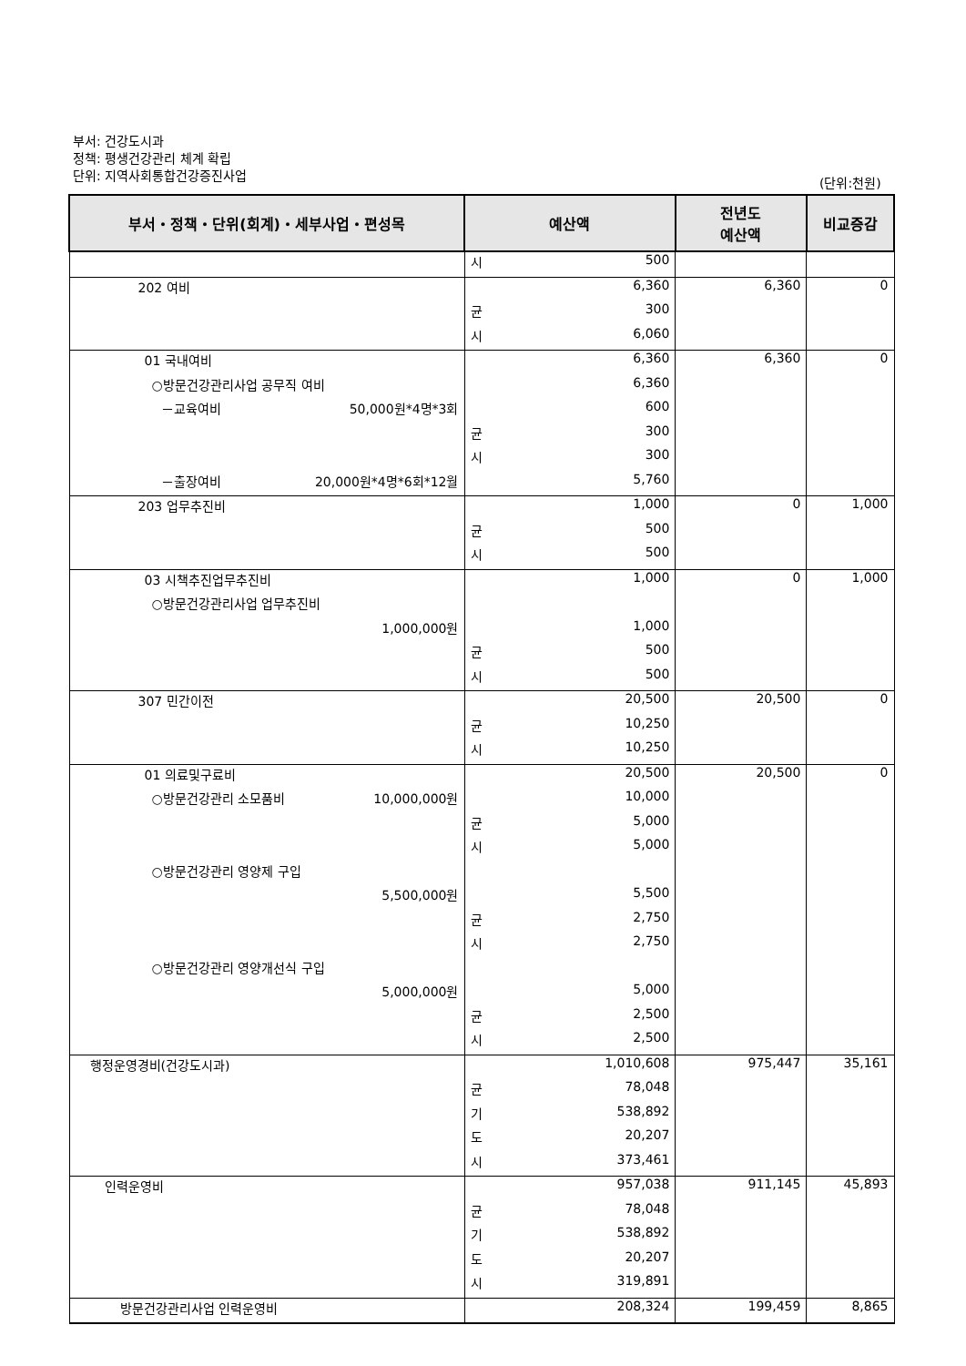부서: 건강도시과
정책: 평생건강관리 체계 확립
단위: 지역사회통합건강증진사업
(단위:천원)
| 부서・정책・단위(회계)・세부사업・편성목 | 예산액 | | 전년도 예산액 | 비교증감 |
| --- | --- | --- | --- | --- |
| | 시 | 500 | | |
| 202 여비 | | 6,360 | 6,360 | 0 |
| | 균 | 300 | | |
| | 시 | 6,060 | | |
| 01 국내여비 | | 6,360 | 6,360 | 0 |
| ○방문건강관리사업 공무직 여비 | | 6,360 | | |
| －교육여비 50,000원*4명*3회 | | 600 | | |
| | 균 | 300 | | |
| | 시 | 300 | | |
| －출장여비 20,000원*4명*6회*12월 | | 5,760 | | |
| 203 업무추진비 | | 1,000 | 0 | 1,000 |
| | 균 | 500 | | |
| | 시 | 500 | | |
| 03 시책추진업무추진비 | | 1,000 | 0 | 1,000 |
| ○방문건강관리사업 업무추진비 | | | | |
| 1,000,000원 | | 1,000 | | |
| | 균 | 500 | | |
| | 시 | 500 | | |
| 307 민간이전 | | 20,500 | 20,500 | 0 |
| | 균 | 10,250 | | |
| | 시 | 10,250 | | |
| 01 의료및구료비 | | 20,500 | 20,500 | 0 |
| ○방문건강관리 소모품비 10,000,000원 | | 10,000 | | |
| | 균 | 5,000 | | |
| | 시 | 5,000 | | |
| ○방문건강관리 영양제 구입 | | | | |
| 5,500,000원 | | 5,500 | | |
| | 균 | 2,750 | | |
| | 시 | 2,750 | | |
| ○방문건강관리 영양개선식 구입 | | | | |
| 5,000,000원 | | 5,000 | | |
| | 균 | 2,500 | | |
| | 시 | 2,500 | | |
| 행정운영경비(건강도시과) | | 1,010,608 | 975,447 | 35,161 |
| | 균 | 78,048 | | |
| | 기 | 538,892 | | |
| | 도 | 20,207 | | |
| | 시 | 373,461 | | |
| 인력운영비 | | 957,038 | 911,145 | 45,893 |
| | 균 | 78,048 | | |
| | 기 | 538,892 | | |
| | 도 | 20,207 | | |
| | 시 | 319,891 | | |
| 방문건강관리사업 인력운영비 | | 208,324 | 199,459 | 8,865 |